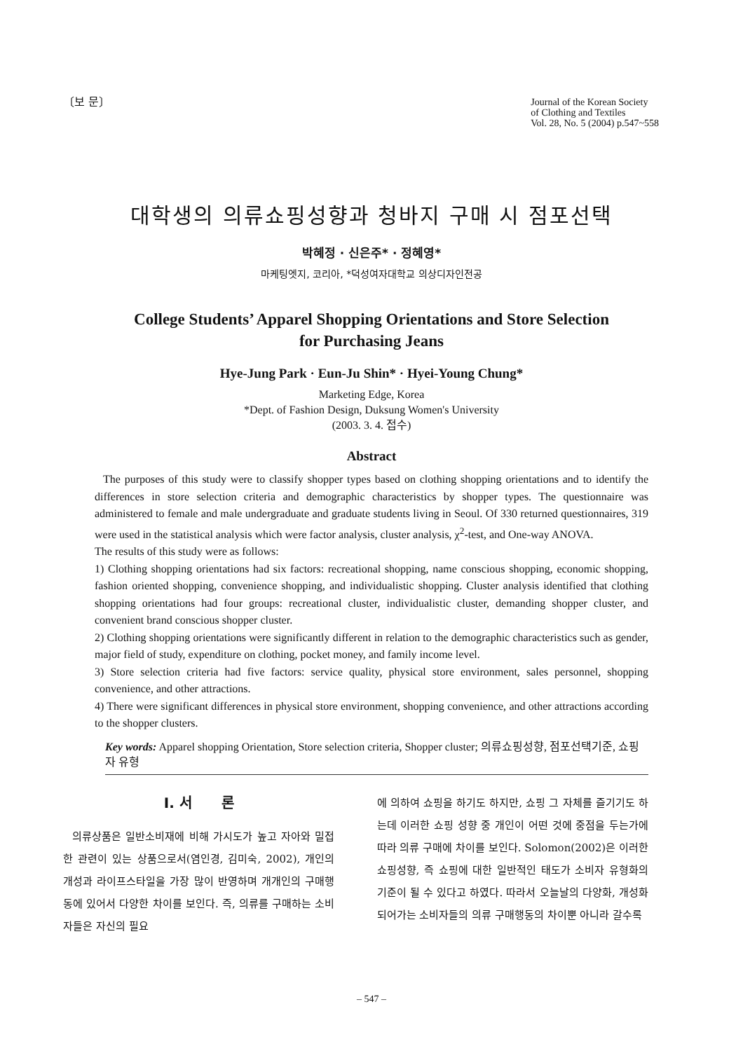〔보 문〕 Journal of the Korean Society
of Clothing and Textiles
Vol. 28, No. 5 (2004) p.547~558
대학생의 의류쇼핑성향과 청바지 구매 시 점포선택
박혜정 · 신은주* · 정혜영*
마케팅엣지, 코리아, *덕성여자대학교 의상디자인전공
College Students’ Apparel Shopping Orientations and Store Selection
for Purchasing Jeans
Hye-Jung Park · Eun-Ju Shin* · Hyei-Young Chung*
Marketing Edge, Korea
*Dept. of Fashion Design, Duksung Women's University
(2003. 3. 4. 접수)
Abstract
The purposes of this study were to classify shopper types based on clothing shopping orientations and to identify the differences in store selection criteria and demographic characteristics by shopper types. The questionnaire was administered to female and male undergraduate and graduate students living in Seoul. Of 330 returned questionnaires, 319 were used in the statistical analysis which were factor analysis, cluster analysis, χ<sup>2</sup>-test, and One-way ANOVA.
The results of this study were as follows:
1) Clothing shopping orientations had six factors: recreational shopping, name conscious shopping, economic shopping, fashion oriented shopping, convenience shopping, and individualistic shopping. Cluster analysis identified that clothing shopping orientations had four groups: recreational cluster, individualistic cluster, demanding shopper cluster, and convenient brand conscious shopper cluster.
2) Clothing shopping orientations were significantly different in relation to the demographic characteristics such as gender, major field of study, expenditure on clothing, pocket money, and family income level.
3) Store selection criteria had five factors: service quality, physical store environment, sales personnel, shopping convenience, and other attractions.
4) There were significant differences in physical store environment, shopping convenience, and other attractions according to the shopper clusters.
Key words: Apparel shopping Orientation, Store selection criteria, Shopper cluster; 의류쇼핑성향, 점포선택기준, 쇼핑자 유형
I. 서 론
의류상품은 일반소비재에 비해 가시도가 높고 자아와 밀접한 관련이 있는 상품으로서(염인경, 김미숙, 2002), 개인의 개성과 라이프스타일을 가장 많이 반영하며 개개인의 구매행동에 있어서 다양한 차이를 보인다. 즉, 의류를 구매하는 소비자들은 자신의 필요
에 의하여 쇼핑을 하기도 하지만, 쇼핑 그 자체를 즐기기도 하는데 이러한 쇼핑 성향 중 개인이 어떤 것에 중점을 두는가에 따라 의류 구매에 차이를 보인다. Solomon(2002)은 이러한 쇼핑성향, 즉 쇼핑에 대한 일반적인 태도가 소비자 유형화의 기준이 될 수 있다고 하였다. 따라서 오늘날의 다양화, 개성화 되어가는 소비자들의 의류 구매행동의 차이뿐 아니라 갈수록
– 547 –